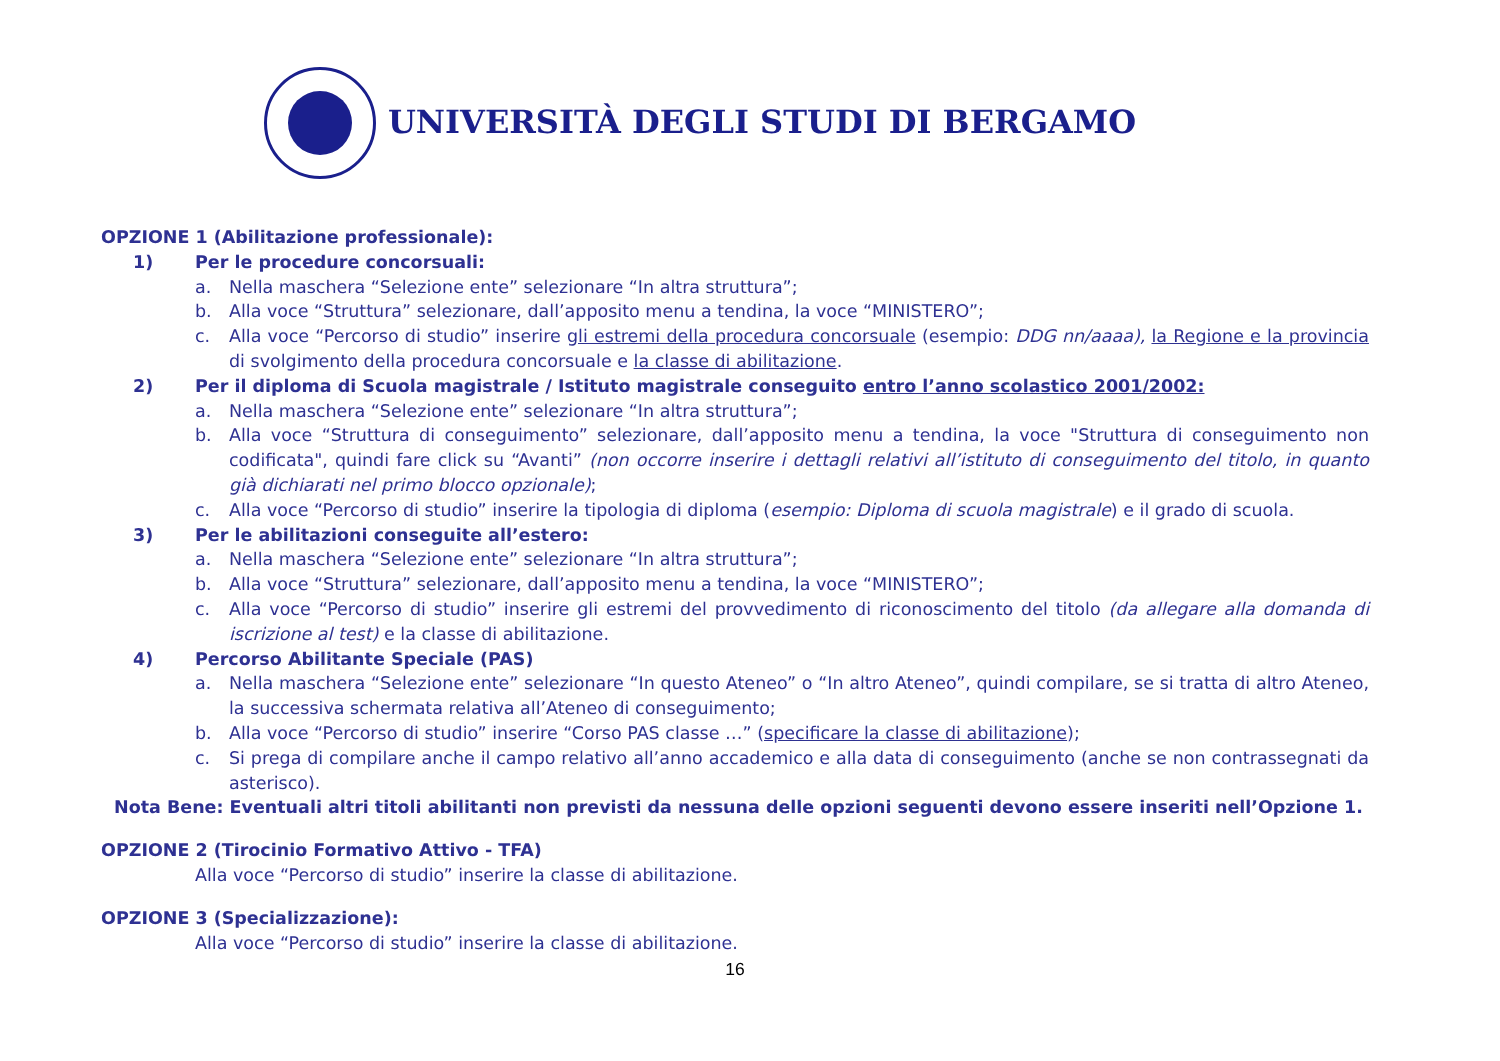UNIVERSITÀ DEGLI STUDI DI BERGAMO
OPZIONE 1 (Abilitazione professionale):
1) Per le procedure concorsuali:
a. Nella maschera “Selezione ente” selezionare “In altra struttura”;
b. Alla voce “Struttura” selezionare, dall’apposito menu a tendina, la voce “MINISTERO”;
c. Alla voce “Percorso di studio” inserire gli estremi della procedura concorsuale (esempio: DDG nn/aaaa), la Regione e la provincia di svolgimento della procedura concorsuale e la classe di abilitazione.
2) Per il diploma di Scuola magistrale / Istituto magistrale conseguito entro l’anno scolastico 2001/2002:
a. Nella maschera “Selezione ente” selezionare “In altra struttura”;
b. Alla voce “Struttura di conseguimento” selezionare, dall’apposito menu a tendina, la voce "Struttura di conseguimento non codificata", quindi fare click su “Avanti” (non occorre inserire i dettagli relativi all’istituto di conseguimento del titolo, in quanto già dichiarati nel primo blocco opzionale);
c. Alla voce “Percorso di studio” inserire la tipologia di diploma (esempio: Diploma di scuola magistrale) e il grado di scuola.
3) Per le abilitazioni conseguite all’estero:
a. Nella maschera “Selezione ente” selezionare “In altra struttura”;
b. Alla voce “Struttura” selezionare, dall’apposito menu a tendina, la voce “MINISTERO”;
c. Alla voce “Percorso di studio” inserire gli estremi del provvedimento di riconoscimento del titolo (da allegare alla domanda di iscrizione al test) e la classe di abilitazione.
4) Percorso Abilitante Speciale (PAS)
a. Nella maschera “Selezione ente” selezionare “In questo Ateneo” o “In altro Ateneo”, quindi compilare, se si tratta di altro Ateneo, la successiva schermata relativa all’Ateneo di conseguimento;
b. Alla voce “Percorso di studio” inserire “Corso PAS classe …” (specificare la classe di abilitazione);
c. Si prega di compilare anche il campo relativo all’anno accademico e alla data di conseguimento (anche se non contrassegnati da asterisco).
Nota Bene: Eventuali altri titoli abilitanti non previsti da nessuna delle opzioni seguenti devono essere inseriti nell’Opzione 1.
OPZIONE 2 (Tirocinio Formativo Attivo - TFA)
Alla voce “Percorso di studio” inserire la classe di abilitazione.
OPZIONE 3 (Specializzazione):
Alla voce “Percorso di studio” inserire la classe di abilitazione.
16